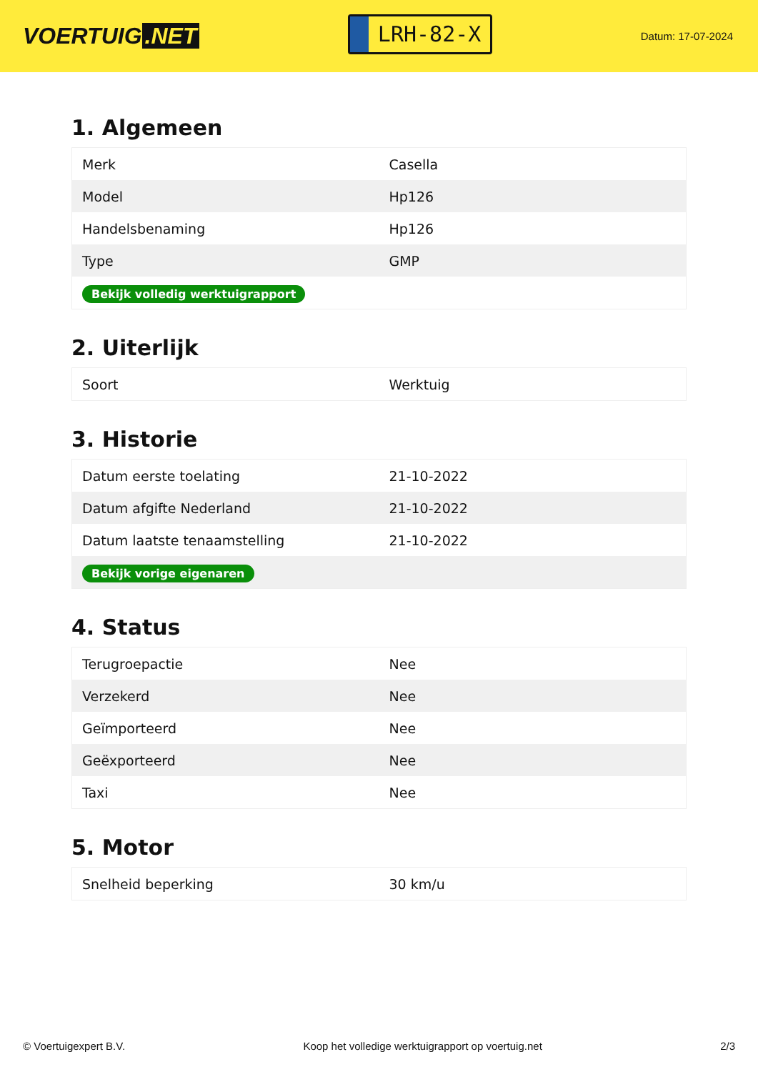VOERTUIG.NET
LRH-82-X
Datum: 17-07-2024
1. Algemeen
| Merk | Casella |
| Model | Hp126 |
| Handelsbenaming | Hp126 |
| Type | GMP |
| Bekijk volledig werktuigrapport | |
2. Uiterlijk
| Soort | Werktuig |
3. Historie
| Datum eerste toelating | 21-10-2022 |
| Datum afgifte Nederland | 21-10-2022 |
| Datum laatste tenaamstelling | 21-10-2022 |
| Bekijk vorige eigenaren | |
4. Status
| Terugroepactie | Nee |
| Verzekerd | Nee |
| Geïmporteerd | Nee |
| Geëxporteerd | Nee |
| Taxi | Nee |
5. Motor
| Snelheid beperking | 30 km/u |
© Voertuigexpert B.V. Koop het volledige werktuigrapport op voertuig.net 2/3